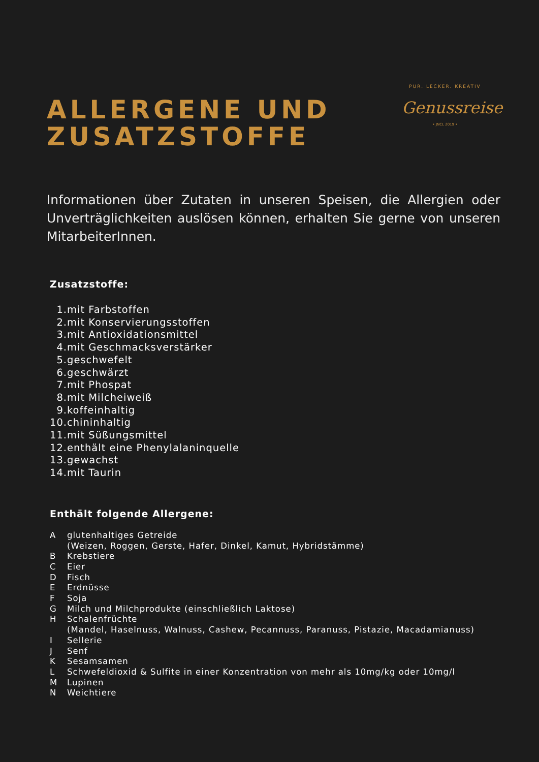ALLERGENE UND
ZUSATZSTOFFE
PUR. LECKER. KREATIV
Genussreise
• JNCL 2019 •
Informationen über Zutaten in unseren Speisen, die Allergien oder Unverträglichkeiten auslösen können, erhalten Sie gerne von unseren MitarbeiterInnen.
Zusatzstoffe:
1. mit Farbstoffen
2. mit Konservierungsstoffen
3. mit Antioxidationsmittel
4. mit Geschmacksverstärker
5. geschwefelt
6. geschwärzt
7. mit Phospat
8. mit Milcheiweiß
9. koffeinhaltig
10. chininhaltig
11. mit Süßungsmittel
12. enthält eine Phenylalaninquelle
13. gewachst
14. mit Taurin
Enthält folgende Allergene:
Aglutenhaltiges Getreide
(Weizen, Roggen, Gerste, Hafer, Dinkel, Kamut, Hybridstämme)
B Krebstiere
C Eier
D Fisch
E Erdnüsse
F Soja
G Milch und Milchprodukte (einschließlich Laktose)
H Schalenfrüchte
(Mandel, Haselnuss, Walnuss, Cashew, Pecannuss, Paranuss, Pistazie, Macadamianuss)
I Sellerie
J Senf
K Sesamsamen
L Schwefeldioxid & Sulfite in einer Konzentration von mehr als 10mg/kg oder 10mg/l
M Lupinen
N Weichtiere